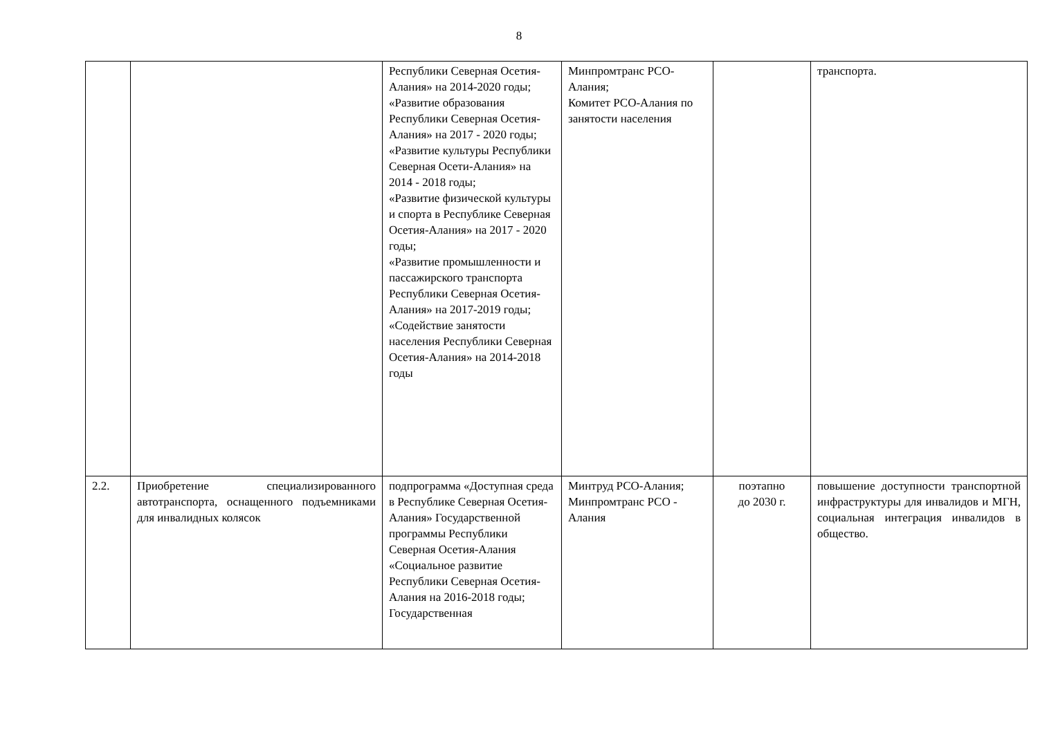8
| | | Республики Северная Осетия-Алания» на 2014-2020 годы; «Развитие образования Республики Северная Осетия-Алания» на 2017 - 2020 годы; «Развитие культуры Республики Северная Осети-Алания» на 2014 - 2018 годы; «Развитие физической культуры и спорта в Республике Северная Осетия-Алания» на 2017 - 2020 годы; «Развитие промышленности и пассажирского транспорта Республики Северная Осетия-Алания» на 2017-2019 годы; «Содействие занятости населения Республики Северная Осетия-Алания» на 2014-2018 годы | Минпромтранс РСО-Алания; Комитет РСО-Алания по занятости населения | | транспорта. |
| 2.2. | Приобретение специализированного автотранспорта, оснащенного подъемниками для инвалидных колясок | подпрограмма «Доступная среда в Республике Северная Осетия-Алания» Государственной программы Республики Северная Осетия-Алания «Социальное развитие Республики Северная Осетия-Алания на 2016-2018 годы; Государственная | Минтруд РСО-Алания; Минпромтранс РСО - Алания | поэтапно до 2030 г. | повышение доступности транспортной инфраструктуры для инвалидов и МГН, социальная интеграция инвалидов в общество. |